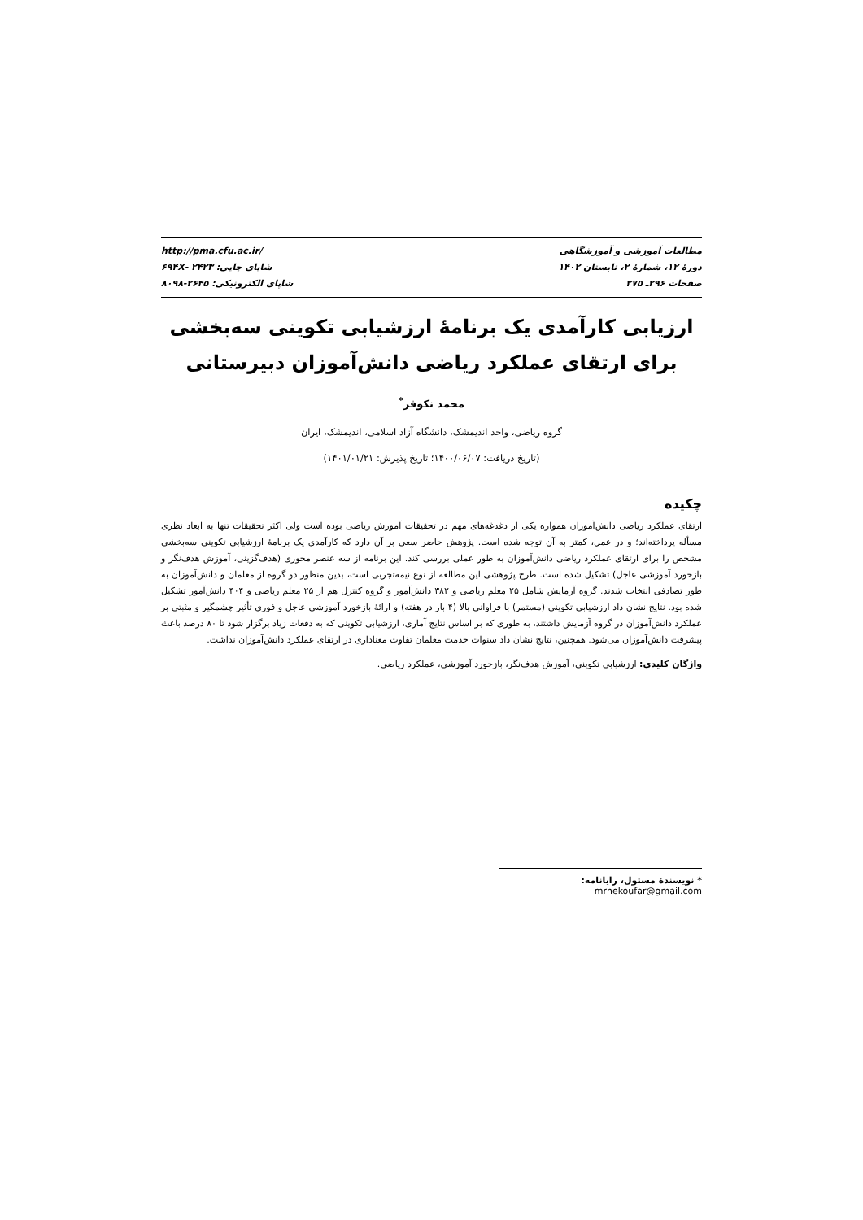مطالعات آموزشی و آموزشگاهی
دورۀ ۱۲، شمارۀ ۲، تابستان ۱۴۰۲
صفحات ۲۹۶ـ ۲۷۵
http://pma.cfu.ac.ir/
شاپای چاپی: ۲۴۲۳ -۶۹۴X
شاپای الکترونیکی: ۲۶۴۵-۸۰۹۸
ارزیابی کارآمدی یک برنامۀ ارزشیابی تکوینی سه‌بخشی برای ارتقای عملکرد ریاضی دانش‌آموزان دبیرستانی
محمد نکوفر<sup>*</sup>
گروه ریاضی، واحد اندیمشک، دانشگاه آزاد اسلامی، اندیمشک، ایران
(تاریخ دریافت: ۱۴۰۰/۰۶/۰۷؛ تاریخ پذیرش: ۱۴۰۱/۰۱/۲۱)
چکیده
ارتقای عملکرد ریاضی دانش‌آموزان همواره یکی از دغدغه‌های مهم در تحقیقات آموزش ریاضی بوده است ولی اکثر تحقیقات تنها به ابعاد نظری مسأله پرداخته‌اند؛ و در عمل، کمتر به آن توجه شده است. پژوهش حاضر سعی بر آن دارد که کارآمدی یک برنامۀ ارزشیابی تکوینی سه‌بخشی مشخص را برای ارتقای عملکرد ریاضی دانش‌آموزان به طور عملی بررسی کند. این برنامه از سه عنصر محوری (هدف‌گزینی، آموزش هدف‌نگر و بازخورد آموزشی عاجل) تشکیل شده است. طرح پژوهشی این مطالعه از نوع نیمه‌تجربی است، بدین منظور دو گروه از معلمان و دانش‌آموزان به طور تصادفی انتخاب شدند. گروه آزمایش شامل ۲۵ معلم ریاضی و ۳۸۲ دانش‌آموز و گروه کنترل هم از ۲۵ معلم ریاضی و ۴۰۴ دانش‌آموز تشکیل شده بود. نتایج نشان داد ارزشیابی تکوینی (مستمر) با فراوانی بالا (۴ بار در هفته) و ارائۀ بازخورد آموزشی عاجل و فوری تأثیر چشمگیر و مثبتی بر عملکرد دانش‌آموزان در گروه آزمایش داشتند، به طوری که بر اساس نتایج آماری، ارزشیابی تکوینی که به دفعات زیاد برگزار شود تا ۸۰ درصد باعث پیشرفت دانش‌آموزان می‌شود. همچنین، نتایج نشان داد سنوات خدمت معلمان تفاوت معناداری در ارتقای عملکرد دانش‌آموزان نداشت.
واژگان کلیدی: ارزشیابی تکوینی، آموزش هدف‌نگر، بازخورد آموزشی، عملکرد ریاضی.
* نویسندۀ مسئول، رایانامه: mrnekoufar@gmail.com